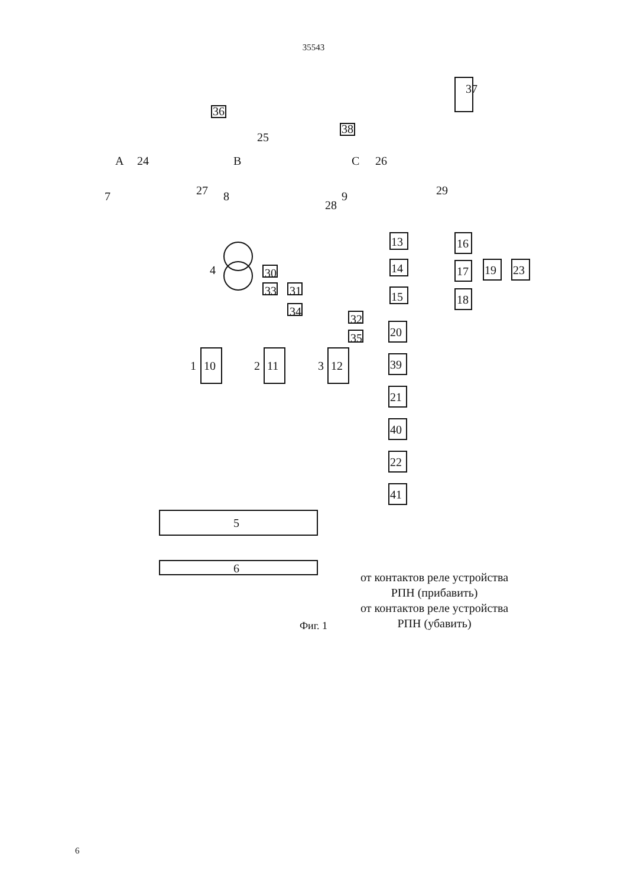35543
37
36
38
A 24 B
25
C 26
7 27 8
28
9 29
4 30
33 31
34
32
35
13
14
15
16
17
18
19 23
20
39
21
40
22
41
1 10 2 11 3 12
5
6
от контактов реле устройства
РПН (прибавить)
от контактов реле устройства
РПН (убавить)
Фиг. 1
6